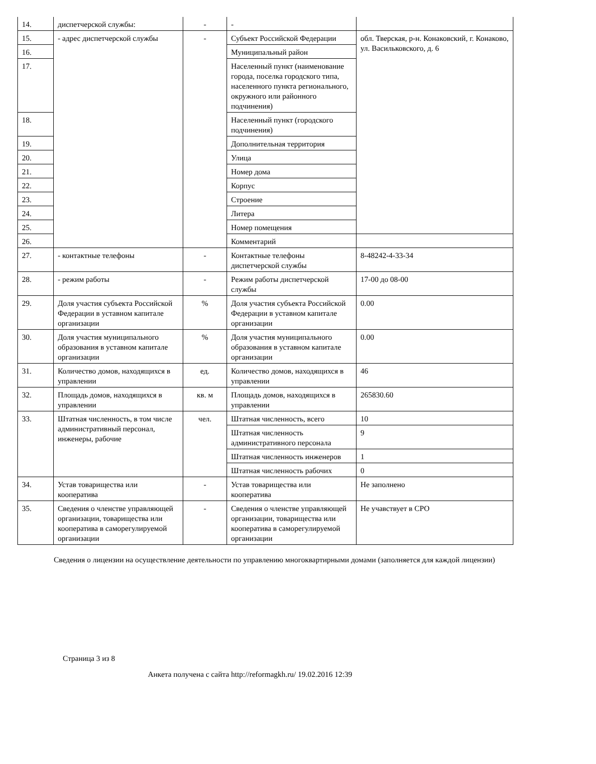| 14. | диспетчерской службы: | - | - | |
| 15. | - адрес диспетчерской службы | - | Субъект Российской Федерации | обл. Тверская, р-н. Конаковский, г. Конаково, ул. Васильковского, д. 6 |
| 16. | | | Муниципальный район | |
| 17. | | | Населенный пункт (наименование города, поселка городского типа, населенного пункта регионального, окружного или районного подчинения) | |
| 18. | | | Населенный пункт (городского подчинения) | |
| 19. | | | Дополнительная территория | |
| 20. | | | Улица | |
| 21. | | | Номер дома | |
| 22. | | | Корпус | |
| 23. | | | Строение | |
| 24. | | | Литера | |
| 25. | | | Номер помещения | |
| 26. | | | Комментарий | |
| 27. | - контактные телефоны | - | Контактные телефоны диспетчерской службы | 8-48242-4-33-34 |
| 28. | - режим работы | - | Режим работы диспетчерской службы | 17-00 до 08-00 |
| 29. | Доля участия субъекта Российской Федерации в уставном капитале организации | % | Доля участия субъекта Российской Федерации в уставном капитале организации | 0.00 |
| 30. | Доля участия муниципального образования в уставном капитале организации | % | Доля участия муниципального образования в уставном капитале организации | 0.00 |
| 31. | Количество домов, находящихся в управлении | ед. | Количество домов, находящихся в управлении | 46 |
| 32. | Площадь домов, находящихся в управлении | кв. м | Площадь домов, находящихся в управлении | 265830.60 |
| 33. | Штатная численность, в том числе административный персонал, инженеры, рабочие | чел. | Штатная численность, всего | 10 |
| | | | Штатная численность административного персонала | 9 |
| | | | Штатная численность инженеров | 1 |
| | | | Штатная численность рабочих | 0 |
| 34. | Устав товарищества или кооператива | - | Устав товарищества или кооператива | Не заполнено |
| 35. | Сведения о членстве управляющей организации, товарищества или кооператива в саморегулируемой организации | - | Сведения о членстве управляющей организации, товарищества или кооператива в саморегулируемой организации | Не учавствует в СРО |
Сведения о лицензии на осуществление деятельности по управлению многоквартирными домами (заполняется для каждой лицензии)
Страница 3 из 8
Анкета получена с сайта http://reformagkh.ru/ 19.02.2016 12:39